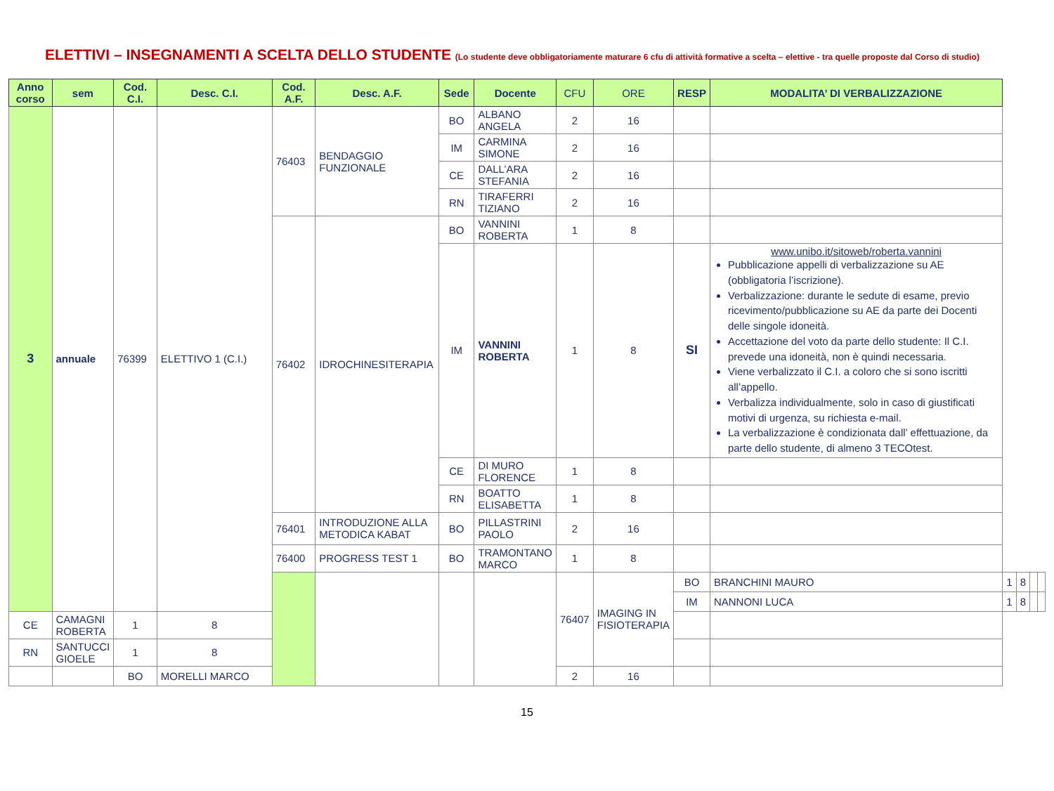ELETTIVI – INSEGNAMENTI A SCELTA DELLO STUDENTE (Lo studente deve obbligatoriamente maturare 6 cfu di attività formative a scelta – elettive - tra quelle proposte dal Corso di studio)
| Anno corso | sem | Cod. C.I. | Desc. C.I. | Cod. A.F. | Desc. A.F. | Sede | Docente | CFU | ORE | RESP | MODALITA’ DI VERBALIZZAZIONE | | | | |
| --- | --- | --- | --- | --- | --- | --- | --- | --- | --- | --- | --- | --- | --- | --- | --- |
| 3 | annuale | 76399 | ELETTIVO 1 (C.I.) | 76403 | BENDAGGIO FUNZIONALE | BO | ALBANO ANGELA | 2 | 16 | | | | | | |
| | | | | | | IM | CARMINA SIMONE | 2 | 16 | | | | | | |
| | | | | | | CE | DALL’ARA STEFANIA | 2 | 16 | | | | | | |
| | | | | | | RN | TIRAFERRI TIZIANO | 2 | 16 | | | | | | |
| | | | | 76402 | IDROCHINESITERAPIA | BO | VANNINI ROBERTA | 1 | 8 | | | | | | |
| | | | | | | IM | VANNINI ROBERTA | 1 | 8 | SI | www.unibo.it/sitoweb/roberta.vannini Pubblicazione appelli di verbalizzazione su AE (obbligatoria l’iscrizione). Verbalizzazione: durante le sedute di esame, previo ricevimento/pubblicazione su AE da parte dei Docenti delle singole idoneità. Accettazione del voto da parte dello studente: Il C.I. prevede una idoneità, non è quindi necessaria. Viene verbalizzato il C.I. a coloro che si sono iscritti all’appello. Verbalizza individualmente, solo in caso di giustificati motivi di urgenza, su richiesta e-mail. La verbalizzazione è condizionata dall’ effettuazione, da parte dello studente, di almeno 3 TECOtest. | | | | |
| | | | | | | CE | DI MURO FLORENCE | 1 | 8 | | | | | | |
| | | | | | | RN | BOATTO ELISABETTA | 1 | 8 | | | | | | |
| | | | | 76401 | INTRODUZIONE ALLA METODICA KABAT | BO | PILLASTRINI PAOLO | 2 | 16 | | | | | | |
| | | | | 76400 | PROGRESS TEST 1 | BO | TRAMONTANO MARCO | 1 | 8 | | | | | | |
| | | | | | | | | 76407 | IMAGING IN FISIOTERAPIA | BO | BRANCHINI MAURO | 1 | 8 | | |
| | | | | | | | | | | IM | NANNONI LUCA | 1 | 8 | | |
| CE | CAMAGNI ROBERTA | 1 | 8 | | | | | | | | | | | | |
| RN | SANTUCCI GIOELE | 1 | 8 | | | | | | | | | | | | |
| | | BO | MORELLI MARCO | | | | | 2 | 16 | | | | | | |
15